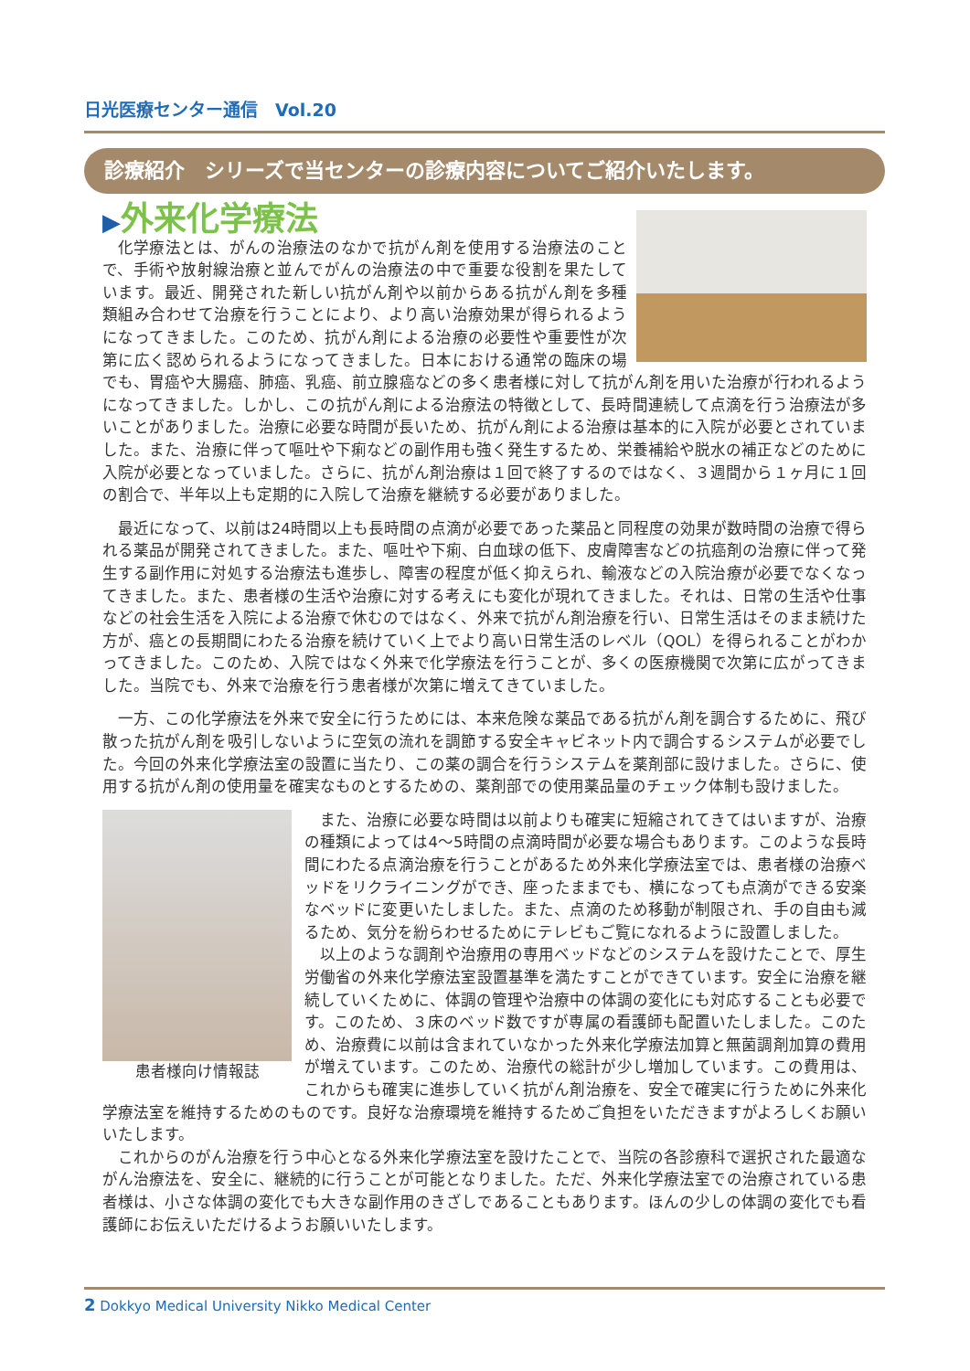日光医療センター通信　Vol.20
診療紹介　シリーズで当センターの診療内容についてご紹介いたします。
▶外来化学療法
化学療法とは、がんの治療法のなかで抗がん剤を使用する治療法のことで、手術や放射線治療と並んでがんの治療法の中で重要な役割を果たしています。最近、開発された新しい抗がん剤や以前からある抗がん剤を多種類組み合わせて治療を行うことにより、より高い治療効果が得られるようになってきました。このため、抗がん剤による治療の必要性や重要性が次第に広く認められるようになってきました。日本における通常の臨床の場でも、胃癌や大腸癌、肺癌、乳癌、前立腺癌などの多く患者様に対して抗がん剤を用いた治療が行われるようになってきました。しかし、この抗がん剤による治療法の特徴として、長時間連続して点滴を行う治療法が多いことがありました。治療に必要な時間が長いため、抗がん剤による治療は基本的に入院が必要とされていました。また、治療に伴って嘔吐や下痢などの副作用も強く発生するため、栄養補給や脱水の補正などのために入院が必要となっていました。さらに、抗がん剤治療は１回で終了するのではなく、３週間から１ヶ月に１回の割合で、半年以上も定期的に入院して治療を継続する必要がありました。
最近になって、以前は24時間以上も長時間の点滴が必要であった薬品と同程度の効果が数時間の治療で得られる薬品が開発されてきました。また、嘔吐や下痢、白血球の低下、皮膚障害などの抗癌剤の治療に伴って発生する副作用に対処する治療法も進歩し、障害の程度が低く抑えられ、輸液などの入院治療が必要でなくなってきました。また、患者様の生活や治療に対する考えにも変化が現れてきました。それは、日常の生活や仕事などの社会生活を入院による治療で休むのではなく、外来で抗がん剤治療を行い、日常生活はそのまま続けた方が、癌との長期間にわたる治療を続けていく上でより高い日常生活のレベル（QOL）を得られることがわかってきました。このため、入院ではなく外来で化学療法を行うことが、多くの医療機関で次第に広がってきました。当院でも、外来で治療を行う患者様が次第に増えてきていました。
一方、この化学療法を外来で安全に行うためには、本来危険な薬品である抗がん剤を調合するために、飛び散った抗がん剤を吸引しないように空気の流れを調節する安全キャビネット内で調合するシステムが必要でした。今回の外来化学療法室の設置に当たり、この薬の調合を行うシステムを薬剤部に設けました。さらに、使用する抗がん剤の使用量を確実なものとするための、薬剤部での使用薬品量のチェック体制も設けました。
患者様向け情報誌
また、治療に必要な時間は以前よりも確実に短縮されてきてはいますが、治療の種類によっては4〜5時間の点滴時間が必要な場合もあります。このような長時間にわたる点滴治療を行うことがあるため外来化学療法室では、患者様の治療ベッドをリクライニングができ、座ったままでも、横になっても点滴ができる安楽なベッドに変更いたしました。また、点滴のため移動が制限され、手の自由も減るため、気分を紛らわせるためにテレビもご覧になれるように設置しました。
以上のような調剤や治療用の専用ベッドなどのシステムを設けたことで、厚生労働省の外来化学療法室設置基準を満たすことができています。安全に治療を継続していくために、体調の管理や治療中の体調の変化にも対応することも必要です。このため、３床のベッド数ですが専属の看護師も配置いたしました。このため、治療費に以前は含まれていなかった外来化学療法加算と無菌調剤加算の費用が増えています。このため、治療代の総計が少し増加しています。この費用は、これからも確実に進歩していく抗がん剤治療を、安全で確実に行うために外来化学療法室を維持するためのものです。良好な治療環境を維持するためご負担をいただきますがよろしくお願いいたします。
これからのがん治療を行う中心となる外来化学療法室を設けたことで、当院の各診療科で選択された最適ながん治療法を、安全に、継続的に行うことが可能となりました。ただ、外来化学療法室での治療されている患者様は、小さな体調の変化でも大きな副作用のきざしであることもあります。ほんの少しの体調の変化でも看護師にお伝えいただけるようお願いいたします。
2 Dokkyo Medical University Nikko Medical Center